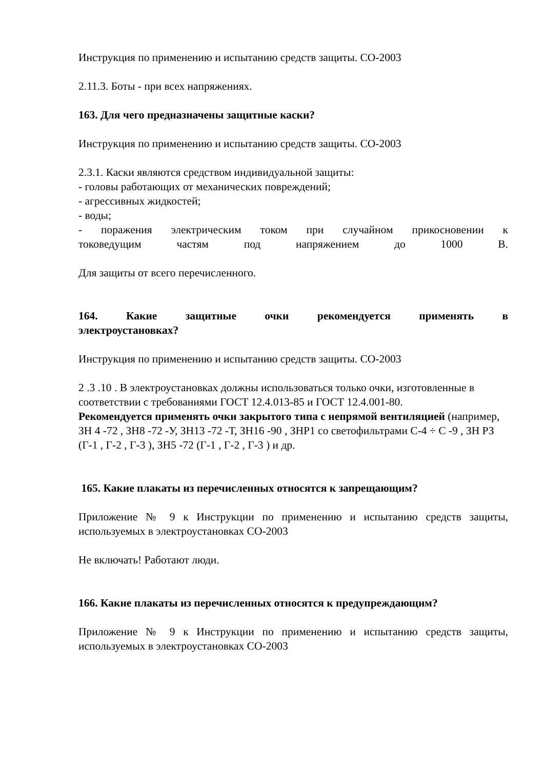Инструкция по применению и испытанию средств защиты. СО-2003
2.11.3. Боты - при всех напряжениях.
163. Для чего предназначены защитные каски?
Инструкция по применению и испытанию средств защиты. СО-2003
2.3.1. Каски являются средством индивидуальной защиты:
- головы работающих от механических повреждений;
- агрессивных жидкостей;
- воды;
- поражения электрическим током при случайном прикосновении к
токоведущим частям под напряжением до 1000 В.
Для защиты от всего перечисленного.
164. Какие защитные очки рекомендуется применять в
электроустановках?
Инструкция по применению и испытанию средств защиты. СО-2003
2 .3 .10 . В электроустановках должны использоваться только очки, изготовленные в соответствии с требованиями ГОСТ 12.4.013-85 и ГОСТ 12.4.001-80.
Рекомендуется применять очки закрытого типа с непрямой вентиляцией (например, ЗН 4 -72 , ЗН8 -72 -У, ЗН13 -72 -Т, ЗН16 -90 , ЗНР1 со светофильтрами С-4 ÷ С -9 , ЗН РЗ (Г-1 , Г-2 , Г-3 ), ЗН5 -72 (Г-1 , Г-2 , Г-3 ) и др.
165. Какие плакаты из перечисленных относятся к запрещающим?
Приложение № 9 к Инструкции по применению и испытанию средств защиты, используемых в электроустановках СО-2003
Не включать! Работают люди.
166. Какие плакаты из перечисленных относятся к предупреждающим?
Приложение № 9 к Инструкции по применению и испытанию средств защиты, используемых в электроустановках СО-2003